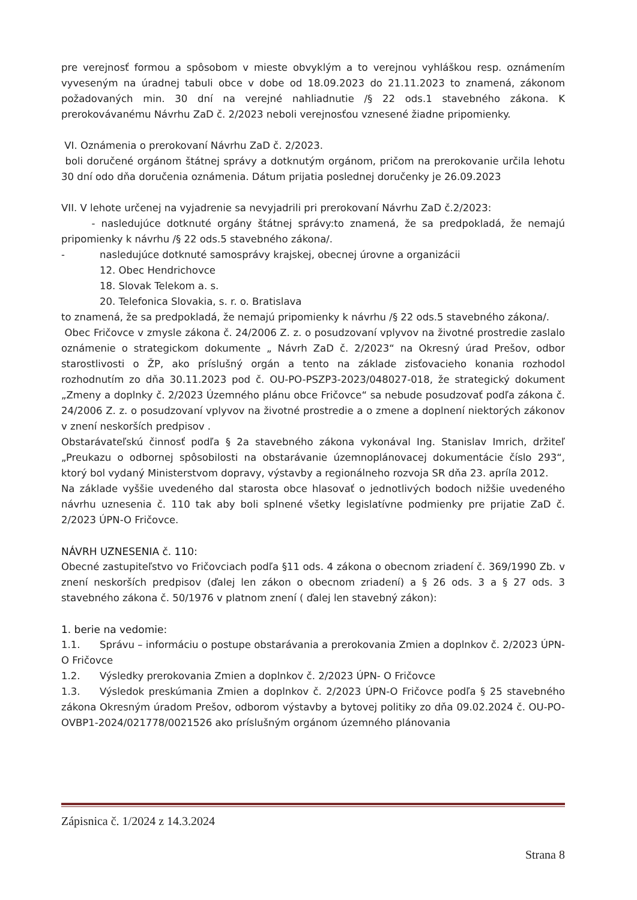pre verejnosť formou a spôsobom v mieste obvyklým a to verejnou vyhláškou resp. oznámením vyveseným na úradnej tabuli obce v dobe od 18.09.2023 do 21.11.2023 to znamená, zákonom požadovaných min. 30 dní na verejné nahliadnutie /§ 22 ods.1 stavebného zákona. K prerokovávanému Návrhu ZaD č. 2/2023 neboli verejnosťou vznesené žiadne pripomienky.
VI. Oznámenia o prerokovaní Návrhu ZaD č. 2/2023.
boli doručené orgánom štátnej správy a dotknutým orgánom, pričom na prerokovanie určila lehotu 30 dní odo dňa doručenia oznámenia. Dátum prijatia poslednej doručenky je 26.09.2023
VII. V lehote určenej na vyjadrenie sa nevyjadrili pri prerokovaní Návrhu ZaD č.2/2023:
- nasledujúce dotknuté orgány štátnej správy:to znamená, že sa predpokladá, že nemajú pripomienky k návrhu /§ 22 ods.5 stavebného zákona/.
- nasledujúce dotknuté samosprávy krajskej, obecnej úrovne a organizácii
12. Obec Hendrichovce
18. Slovak Telekom a. s.
20. Telefonica Slovakia, s. r. o. Bratislava
to znamená, že sa predpokladá, že nemajú pripomienky k návrhu /§ 22 ods.5 stavebného zákona/.
Obec Fričovce v zmysle zákona č. 24/2006 Z. z. o posudzovaní vplyvov na životné prostredie zaslalo oznámenie o strategickom dokumente „ Návrh ZaD č. 2/2023“ na Okresný úrad Prešov, odbor starostlivosti o ŽP, ako príslušný orgán a tento na základe zisťovacieho konania rozhodol rozhodnutím zo dňa 30.11.2023 pod č. OU-PO-PSZP3-2023/048027-018, že strategický dokument „Zmeny a doplnky č. 2/2023 Územného plánu obce Fričovce“ sa nebude posudzovať podľa zákona č. 24/2006 Z. z. o posudzovaní vplyvov na životné prostredie a o zmene a doplnení niektorých zákonov v znení neskorších predpisov .
Obstarávateľskú činnosť podľa § 2a stavebného zákona vykonával Ing. Stanislav Imrich, držiteľ „Preukazu o odbornej spôsobilosti na obstarávanie územnoplánovacej dokumentácie číslo 293“, ktorý bol vydaný Ministerstvom dopravy, výstavby a regionálneho rozvoja SR dňa 23. apríla 2012.
Na základe vyššie uvedeného dal starosta obce hlasovať o jednotlivých bodoch nižšie uvedeného návrhu uznesenia č. 110 tak aby boli splnené všetky legislatívne podmienky pre prijatie ZaD č. 2/2023 ÚPN-O Fričovce.
NÁVRH UZNESENIA č. 110:
Obecné zastupiteľstvo vo Fričovciach podľa §11 ods. 4 zákona o obecnom zriadení č. 369/1990 Zb. v znení neskorších predpisov (ďalej len zákon o obecnom zriadení) a § 26 ods. 3 a § 27 ods. 3 stavebného zákona č. 50/1976 v platnom znení ( ďalej len stavebný zákon):
1. berie na vedomie:
1.1. Správu – informáciu o postupe obstarávania a prerokovania Zmien a doplnkov č. 2/2023 ÚPN- O Fričovce
1.2. Výsledky prerokovania Zmien a doplnkov č. 2/2023 ÚPN- O Fričovce
1.3. Výsledok preskúmania Zmien a doplnkov č. 2/2023 ÚPN-O Fričovce podľa § 25 stavebného zákona Okresným úradom Prešov, odborom výstavby a bytovej politiky zo dňa 09.02.2024 č. OU-PO-OVBP1-2024/021778/0021526 ako príslušným orgánom územného plánovania
Zápisnica č. 1/2024 z 14.3.2024
Strana 8